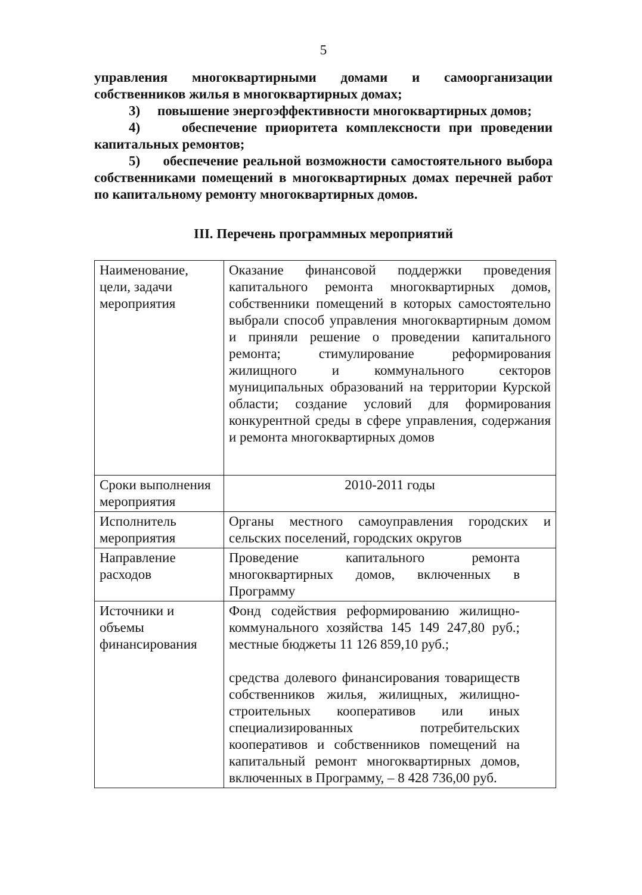5
управления многоквартирными домами и самоорганизации собственников жилья в многоквартирных домах;
3) повышение энергоэффективности многоквартирных домов;
4) обеспечение приоритета комплексности при проведении капитальных ремонтов;
5) обеспечение реальной возможности самостоятельного выбора собственниками помещений в многоквартирных домах перечней работ по капитальному ремонту многоквартирных домов.
III. Перечень программных мероприятий
| Наименование, цели, задачи мероприятия | Оказание финансовой поддержки проведения капитального ремонта многоквартирных домов, собственники помещений в которых самостоятельно выбрали способ управления многоквартирным домом и приняли решение о проведении капитального ремонта; стимулирование реформирования жилищного и коммунального секторов муниципальных образований на территории Курской области; создание условий для формирования конкурентной среды в сфере управления, содержания и ремонта многоквартирных домов |
| Сроки выполнения мероприятия | 2010-2011 годы |
| Исполнитель мероприятия | Органы местного самоуправления городских и сельских поселений, городских округов |
| Направление расходов | Проведение капитального ремонта многоквартирных домов, включенных в Программу |
| Источники и объемы финансирования | Фонд содействия реформированию жилищно-коммунального хозяйства 145 149 247,80 руб.; местные бюджеты 11 126 859,10 руб.; средства долевого финансирования товариществ собственников жилья, жилищных, жилищно-строительных кооперативов или иных специализированных потребительских кооперативов и собственников помещений на капитальный ремонт многоквартирных домов, включенных в Программу, – 8 428 736,00 руб. |